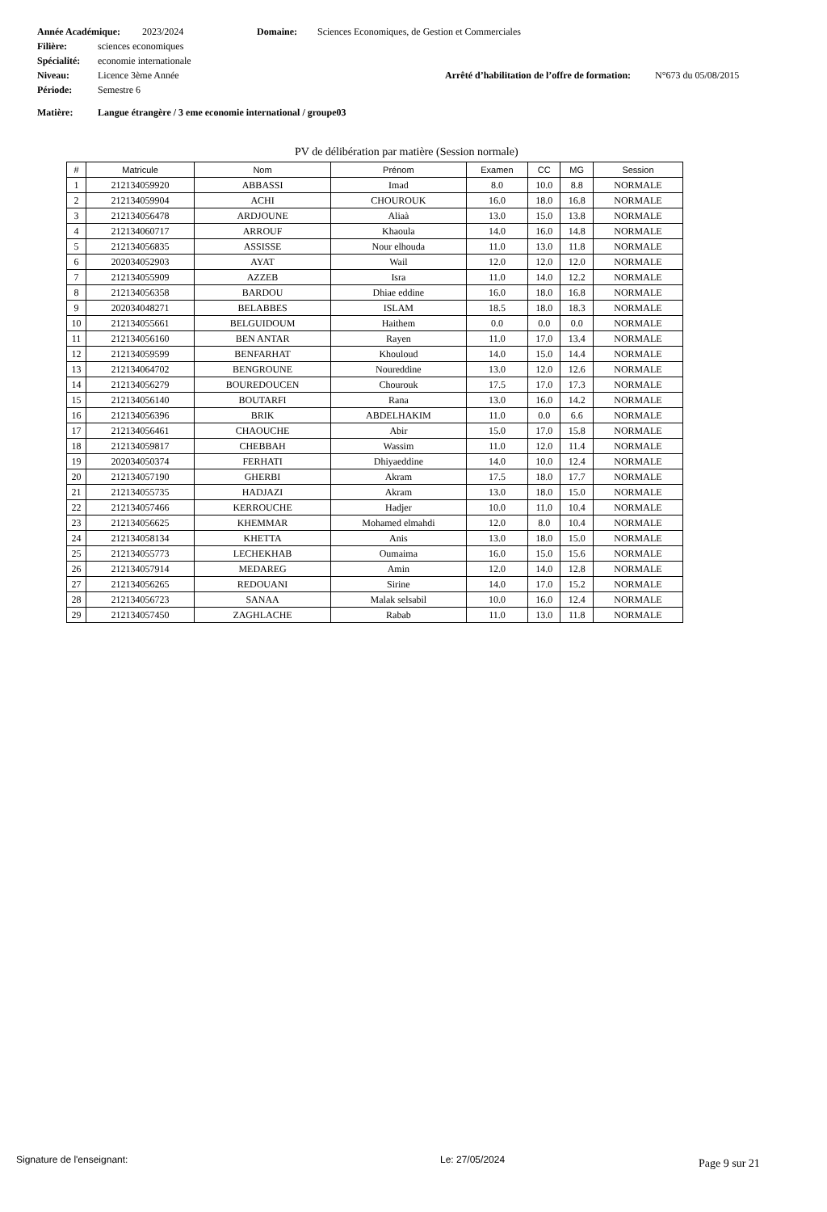Année Académique: 2023/2024 Domaine: Sciences Economiques, de Gestion et Commerciales
Filière: sciences economiques
Spécialité: economie internationale
Niveau: Licence 3ème Année Arrêté d’habilitation de l’offre de formation: N°673 du 05/08/2015
Période: Semestre 6
Matière: Langue étrangère / 3 eme economie international / groupe03
PV de délibération par matière (Session normale)
| # | Matricule | Nom | Prénom | Examen | CC | MG | Session |
| --- | --- | --- | --- | --- | --- | --- | --- |
| 1 | 212134059920 | ABBASSI | Imad | 8.0 | 10.0 | 8.8 | NORMALE |
| 2 | 212134059904 | ACHI | CHOUROUK | 16.0 | 18.0 | 16.8 | NORMALE |
| 3 | 212134056478 | ARDJOUNE | Aliaà | 13.0 | 15.0 | 13.8 | NORMALE |
| 4 | 212134060717 | ARROUF | Khaoula | 14.0 | 16.0 | 14.8 | NORMALE |
| 5 | 212134056835 | ASSISSE | Nour elhouda | 11.0 | 13.0 | 11.8 | NORMALE |
| 6 | 202034052903 | AYAT | Wail | 12.0 | 12.0 | 12.0 | NORMALE |
| 7 | 212134055909 | AZZEB | Isra | 11.0 | 14.0 | 12.2 | NORMALE |
| 8 | 212134056358 | BARDOU | Dhiae eddine | 16.0 | 18.0 | 16.8 | NORMALE |
| 9 | 202034048271 | BELABBES | ISLAM | 18.5 | 18.0 | 18.3 | NORMALE |
| 10 | 212134055661 | BELGUIDOUM | Haithem | 0.0 | 0.0 | 0.0 | NORMALE |
| 11 | 212134056160 | BEN ANTAR | Rayen | 11.0 | 17.0 | 13.4 | NORMALE |
| 12 | 212134059599 | BENFARHAT | Khouloud | 14.0 | 15.0 | 14.4 | NORMALE |
| 13 | 212134064702 | BENGROUNE | Noureddine | 13.0 | 12.0 | 12.6 | NORMALE |
| 14 | 212134056279 | BOUREDOUCEN | Chourouk | 17.5 | 17.0 | 17.3 | NORMALE |
| 15 | 212134056140 | BOUTARFI | Rana | 13.0 | 16.0 | 14.2 | NORMALE |
| 16 | 212134056396 | BRIK | ABDELHAKIM | 11.0 | 0.0 | 6.6 | NORMALE |
| 17 | 212134056461 | CHAOUCHE | Abir | 15.0 | 17.0 | 15.8 | NORMALE |
| 18 | 212134059817 | CHEBBAH | Wassim | 11.0 | 12.0 | 11.4 | NORMALE |
| 19 | 202034050374 | FERHATI | Dhiyaeddine | 14.0 | 10.0 | 12.4 | NORMALE |
| 20 | 212134057190 | GHERBI | Akram | 17.5 | 18.0 | 17.7 | NORMALE |
| 21 | 212134055735 | HADJAZI | Akram | 13.0 | 18.0 | 15.0 | NORMALE |
| 22 | 212134057466 | KERROUCHE | Hadjer | 10.0 | 11.0 | 10.4 | NORMALE |
| 23 | 212134056625 | KHEMMAR | Mohamed elmahdi | 12.0 | 8.0 | 10.4 | NORMALE |
| 24 | 212134058134 | KHETTA | Anis | 13.0 | 18.0 | 15.0 | NORMALE |
| 25 | 212134055773 | LECHEKHAB | Oumaima | 16.0 | 15.0 | 15.6 | NORMALE |
| 26 | 212134057914 | MEDAREG | Amin | 12.0 | 14.0 | 12.8 | NORMALE |
| 27 | 212134056265 | REDOUANI | Sirine | 14.0 | 17.0 | 15.2 | NORMALE |
| 28 | 212134056723 | SANAA | Malak selsabil | 10.0 | 16.0 | 12.4 | NORMALE |
| 29 | 212134057450 | ZAGHLACHE | Rabab | 11.0 | 13.0 | 11.8 | NORMALE |
Signature de l'enseignant: Le: 27/05/2024 Page 9 sur 21